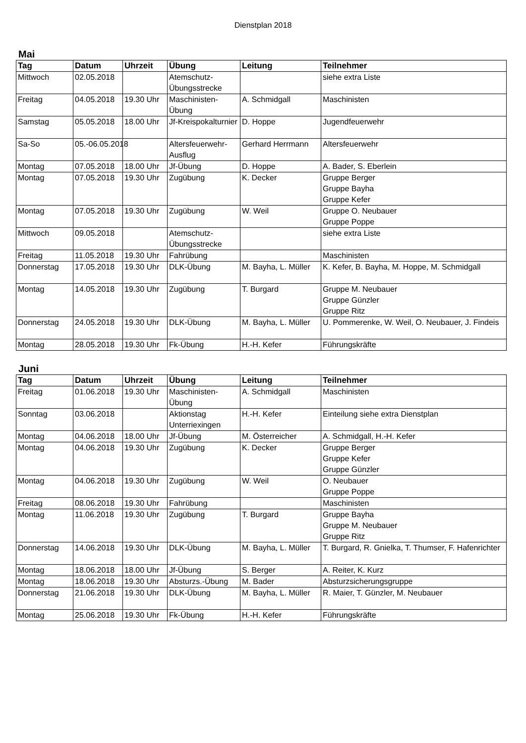Dienstplan 2018
Mai
| Tag | Datum | Uhrzeit | Übung | Leitung | Teilnehmer |
| --- | --- | --- | --- | --- | --- |
| Mittwoch | 02.05.2018 | | Atemschutz-Übungsstrecke | | siehe extra Liste |
| Freitag | 04.05.2018 | 19.30 Uhr | Maschinisten-Übung | A. Schmidgall | Maschinisten |
| Samstag | 05.05.2018 | 18.00 Uhr | Jf-Kreispokalturnier | D. Hoppe | Jugendfeuerwehr |
| Sa-So | 05.-06.05.2018 | | Altersfeuerwehr-Ausflug | Gerhard Herrmann | Altersfeuerwehr |
| Montag | 07.05.2018 | 18.00 Uhr | Jf-Übung | D. Hoppe | A. Bader, S. Eberlein |
| Montag | 07.05.2018 | 19.30 Uhr | Zugübung | K. Decker | Gruppe Berger Gruppe Bayha Gruppe Kefer |
| Montag | 07.05.2018 | 19.30 Uhr | Zugübung | W. Weil | Gruppe O. Neubauer Gruppe Poppe |
| Mittwoch | 09.05.2018 | | Atemschutz-Übungsstrecke | | siehe extra Liste |
| Freitag | 11.05.2018 | 19.30 Uhr | Fahrübung | | Maschinisten |
| Donnerstag | 17.05.2018 | 19.30 Uhr | DLK-Übung | M. Bayha, L. Müller | K. Kefer, B. Bayha, M. Hoppe, M. Schmidgall |
| Montag | 14.05.2018 | 19.30 Uhr | Zugübung | T. Burgard | Gruppe M. Neubauer Gruppe Günzler Gruppe Ritz |
| Donnerstag | 24.05.2018 | 19.30 Uhr | DLK-Übung | M. Bayha, L. Müller | U. Pommerenke, W. Weil, O. Neubauer, J. Findeis |
| Montag | 28.05.2018 | 19.30 Uhr | Fk-Übung | H.-H. Kefer | Führungskräfte |
Juni
| Tag | Datum | Uhrzeit | Übung | Leitung | Teilnehmer |
| --- | --- | --- | --- | --- | --- |
| Freitag | 01.06.2018 | 19.30 Uhr | Maschinisten-Übung | A. Schmidgall | Maschinisten |
| Sonntag | 03.06.2018 | | Aktionstag Unterriexingen | H.-H. Kefer | Einteilung siehe extra Dienstplan |
| Montag | 04.06.2018 | 18.00 Uhr | Jf-Übung | M. Österreicher | A. Schmidgall, H.-H. Kefer |
| Montag | 04.06.2018 | 19.30 Uhr | Zugübung | K. Decker | Gruppe Berger Gruppe Kefer Gruppe Günzler |
| Montag | 04.06.2018 | 19.30 Uhr | Zugübung | W. Weil | O. Neubauer Gruppe Poppe |
| Freitag | 08.06.2018 | 19.30 Uhr | Fahrübung | | Maschinisten |
| Montag | 11.06.2018 | 19.30 Uhr | Zugübung | T. Burgard | Gruppe Bayha Gruppe M. Neubauer Gruppe Ritz |
| Donnerstag | 14.06.2018 | 19.30 Uhr | DLK-Übung | M. Bayha, L. Müller | T. Burgard, R. Gnielka, T. Thumser, F. Hafenrichter |
| Montag | 18.06.2018 | 18.00 Uhr | Jf-Übung | S. Berger | A. Reiter, K. Kurz |
| Montag | 18.06.2018 | 19.30 Uhr | Absturzs.-Übung | M. Bader | Absturzsicherungsgruppe |
| Donnerstag | 21.06.2018 | 19.30 Uhr | DLK-Übung | M. Bayha, L. Müller | R. Maier, T. Günzler, M. Neubauer |
| Montag | 25.06.2018 | 19.30 Uhr | Fk-Übung | H.-H. Kefer | Führungskräfte |